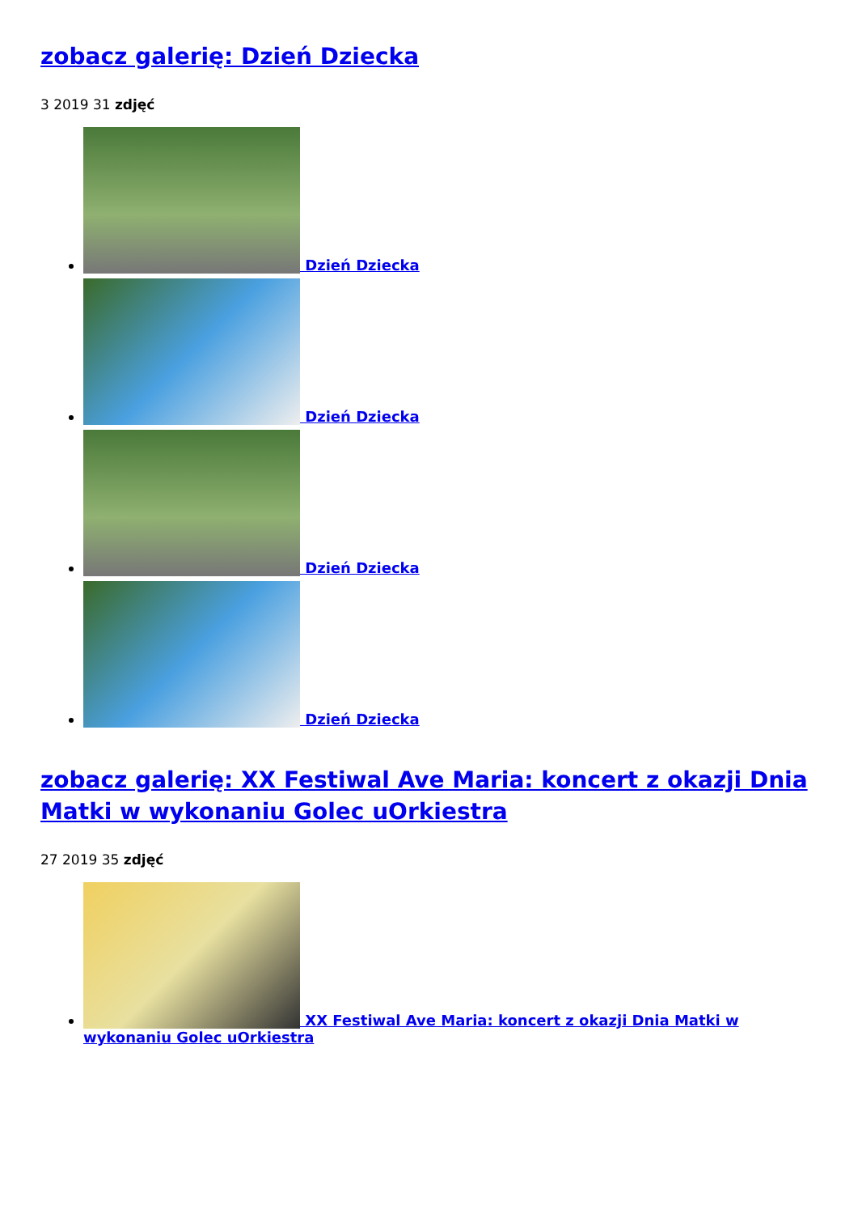zobacz galerię: Dzień Dziecka
3 2019 31 zdjęć
Dzień Dziecka
Dzień Dziecka
Dzień Dziecka
Dzień Dziecka
zobacz galerię: XX Festiwal Ave Maria: koncert z okazji Dnia Matki w wykonaniu Golec uOrkiestra
27 2019 35 zdjęć
XX Festiwal Ave Maria: koncert z okazji Dnia Matki w wykonaniu Golec uOrkiestra